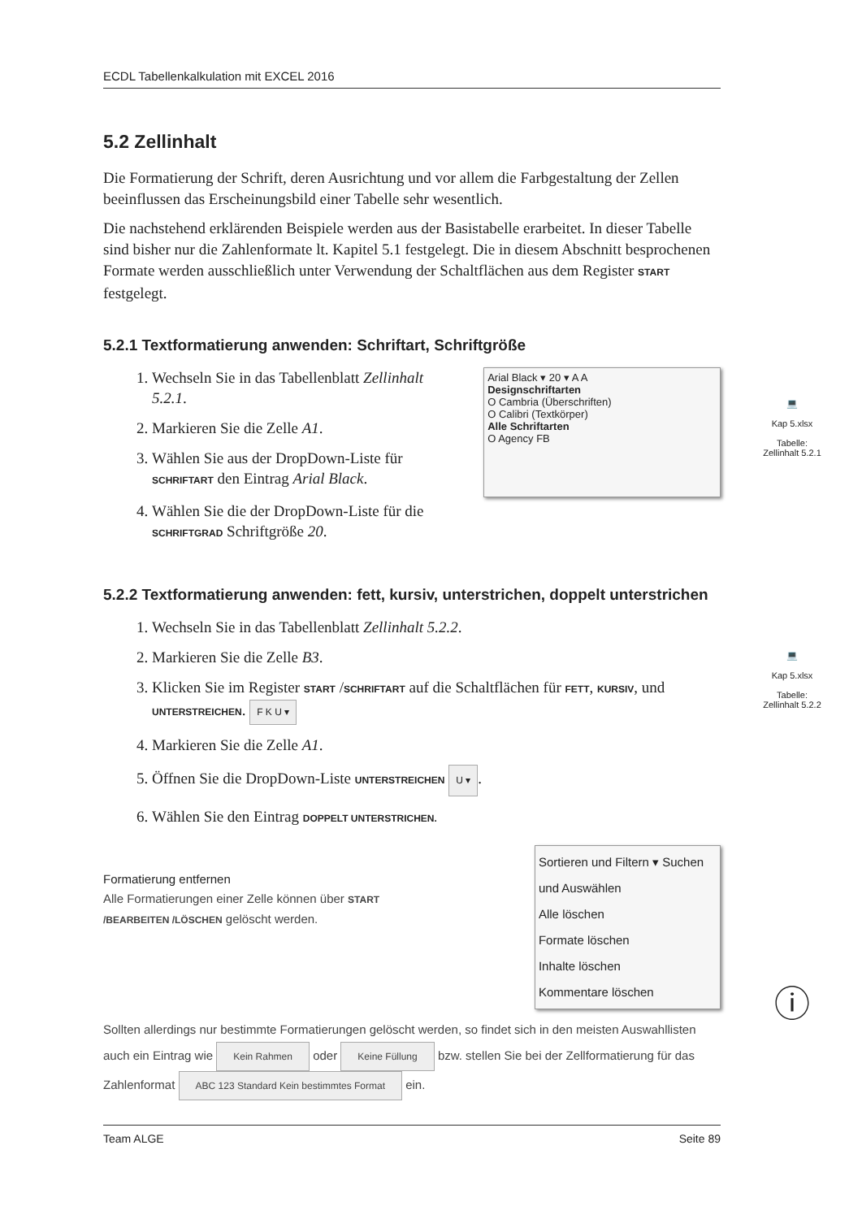ECDL Tabellenkalkulation mit EXCEL 2016
5.2 Zellinhalt
Die Formatierung der Schrift, deren Ausrichtung und vor allem die Farbgestaltung der Zellen beeinflussen das Erscheinungsbild einer Tabelle sehr wesentlich.
Die nachstehend erklärenden Beispiele werden aus der Basistabelle erarbeitet. In dieser Tabelle sind bisher nur die Zahlenformate lt. Kapitel 5.1 festgelegt. Die in diesem Abschnitt besprochenen Formate werden ausschließlich unter Verwendung der Schaltflächen aus dem Register START festgelegt.
5.2.1 Textformatierung anwenden: Schriftart, Schriftgröße
1. Wechseln Sie in das Tabellenblatt Zellinhalt 5.2.1.
2. Markieren Sie die Zelle A1.
3. Wählen Sie aus der DropDown-Liste für SCHRIFTART den Eintrag Arial Black.
4. Wählen Sie die der DropDown-Liste für die SCHRIFTGRAD Schriftgröße 20.
Arial Black ▾ 20 ▾ A A
Designschriftarten
O Cambria (Überschriften)
O Calibri (Textkörper)
Alle Schriftarten
O Agency FB
5.2.2 Textformatierung anwenden: fett, kursiv, unterstrichen, doppelt unterstrichen
1. Wechseln Sie in das Tabellenblatt Zellinhalt 5.2.2.
2. Markieren Sie die Zelle B3.
3. Klicken Sie im Register START /SCHRIFTART auf die Schaltflächen für FETT, KURSIV, und UNTERSTREICHEN. F K U ▾
4. Markieren Sie die Zelle A1.
5. Öffnen Sie die DropDown-Liste UNTERSTREICHEN U ▾.
6. Wählen Sie den Eintrag DOPPELT UNTERSTRICHEN.
Formatierung entfernen
Alle Formatierungen einer Zelle können über START /BEARBEITEN /LÖSCHEN gelöscht werden.
Sortieren und Filtern ▾ Suchen und Auswählen
Alle löschen
Formate löschen
Inhalte löschen
Kommentare löschen
Sollten allerdings nur bestimmte Formatierungen gelöscht werden, so findet sich in den meisten Auswahllisten auch ein Eintrag wie Kein Rahmen oder Keine Füllung bzw. stellen Sie bei der Zellformatierung für das Zahlenformat ABC 123 Standard Kein bestimmtes Format ein.
Team ALGE Seite 89
💻
Kap 5.xlsx
Tabelle:
Zellinhalt 5.2.1
💻
Kap 5.xlsx
Tabelle:
Zellinhalt 5.2.2
ⓘ